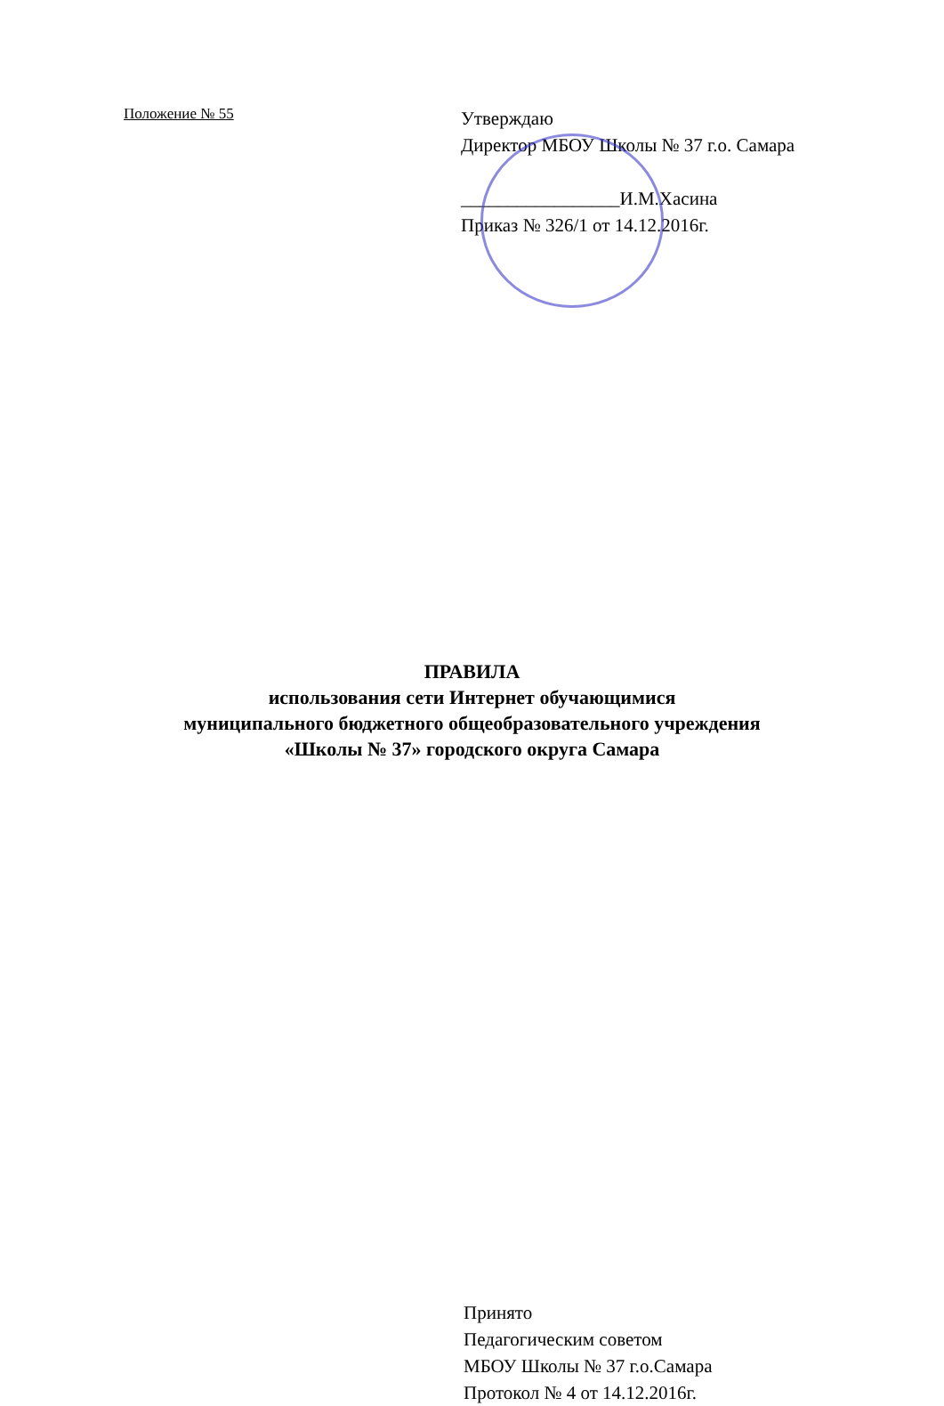Положение № 55
Утверждаю
Директор МБОУ Школы № 37 г.о. Самара
_________________И.М.Хасина
Приказ № 326/1 от 14.12.2016г.
ПРАВИЛА
использования сети Интернет обучающимися
муниципального бюджетного общеобразовательного учреждения
«Школы № 37» городского округа Самара
Принято
Педагогическим советом
МБОУ Школы № 37 г.о.Самара
Протокол № 4 от 14.12.2016г.